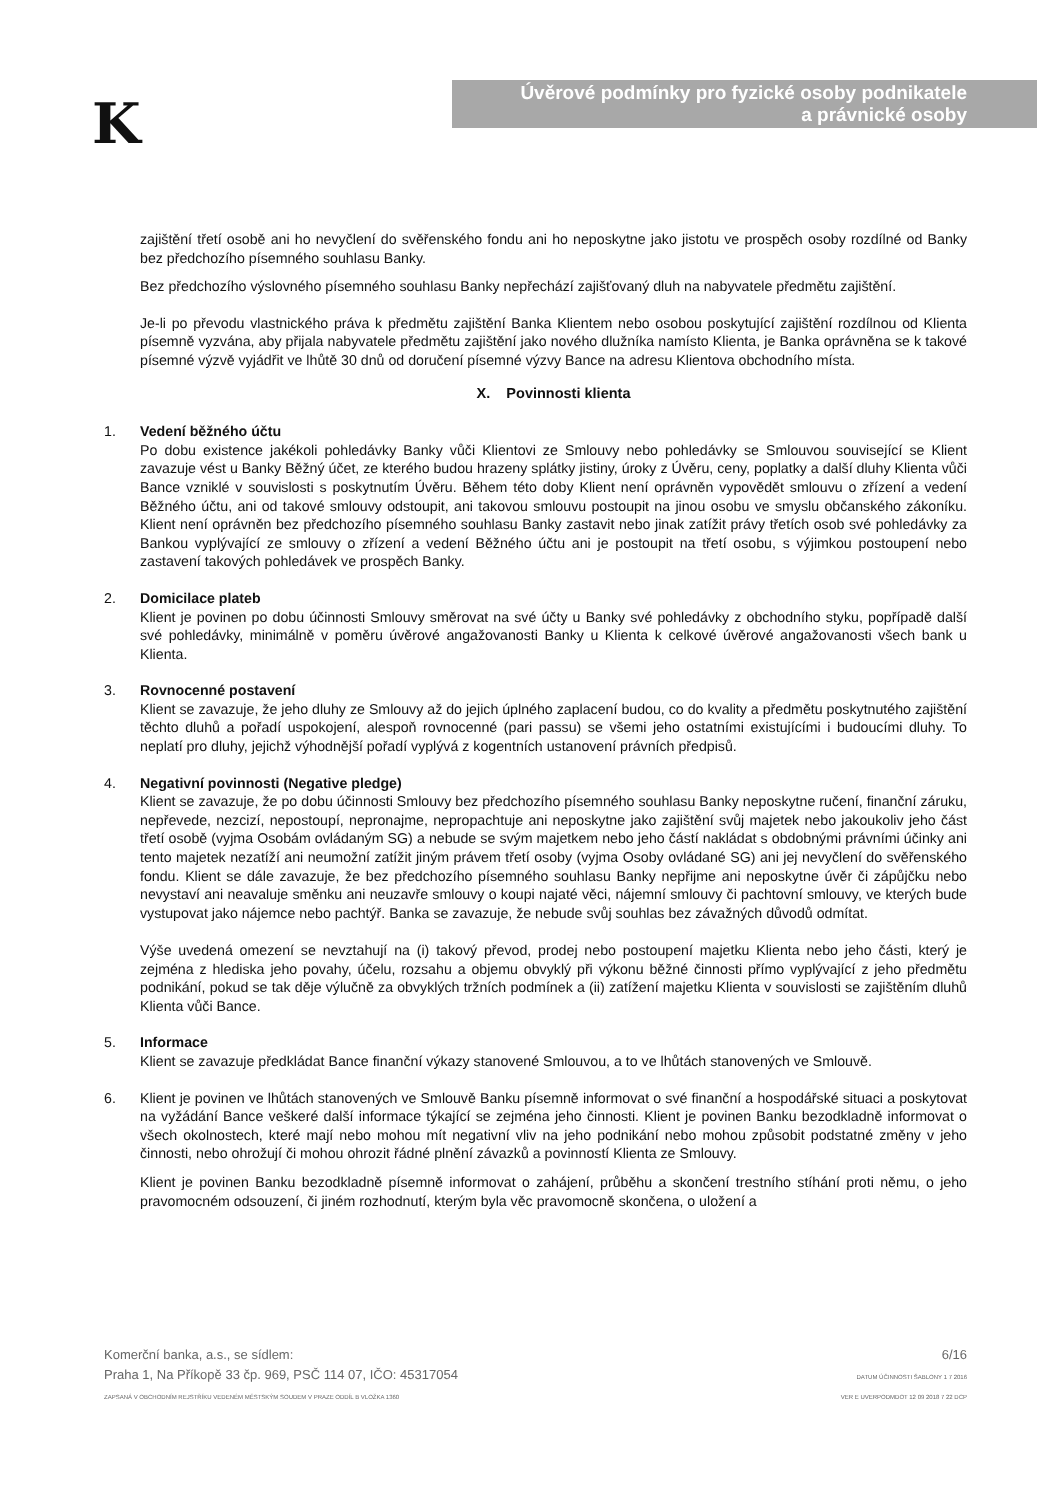K
Úvěrové podmínky pro fyzické osoby podnikatele
a právnické osoby
zajištění třetí osobě ani ho nevyčlení do svěřenského fondu ani ho neposkytne jako jistotu ve prospěch osoby rozdílné od Banky bez předchozího písemného souhlasu Banky.
Bez předchozího výslovného písemného souhlasu Banky nepřechází zajišťovaný dluh na nabyvatele předmětu zajištění.
Je-li po převodu vlastnického práva k předmětu zajištění Banka Klientem nebo osobou poskytující zajištění rozdílnou od Klienta písemně vyzvána, aby přijala nabyvatele předmětu zajištění jako nového dlužníka namísto Klienta, je Banka oprávněna se k takové písemné výzvě vyjádřit ve lhůtě 30 dnů od doručení písemné výzvy Bance na adresu Klientova obchodního místa.
X. Povinnosti klienta
1. Vedení běžného účtu
Po dobu existence jakékoli pohledávky Banky vůči Klientovi ze Smlouvy nebo pohledávky se Smlouvou související se Klient zavazuje vést u Banky Běžný účet, ze kterého budou hrazeny splátky jistiny, úroky z Úvěru, ceny, poplatky a další dluhy Klienta vůči Bance vzniklé v souvislosti s poskytnutím Úvěru. Během této doby Klient není oprávněn vypovědět smlouvu o zřízení a vedení Běžného účtu, ani od takové smlouvy odstoupit, ani takovou smlouvu postoupit na jinou osobu ve smyslu občanského zákoníku. Klient není oprávněn bez předchozího písemného souhlasu Banky zastavit nebo jinak zatížit právy třetích osob své pohledávky za Bankou vyplývající ze smlouvy o zřízení a vedení Běžného účtu ani je postoupit na třetí osobu, s výjimkou postoupení nebo zastavení takových pohledávek ve prospěch Banky.
2. Domicilace plateb
Klient je povinen po dobu účinnosti Smlouvy směrovat na své účty u Banky své pohledávky z obchodního styku, popřípadě další své pohledávky, minimálně v poměru úvěrové angažovanosti Banky u Klienta k celkové úvěrové angažovanosti všech bank u Klienta.
3. Rovnocenné postavení
Klient se zavazuje, že jeho dluhy ze Smlouvy až do jejich úplného zaplacení budou, co do kvality a předmětu poskytnutého zajištění těchto dluhů a pořadí uspokojení, alespoň rovnocenné (pari passu) se všemi jeho ostatními existujícími i budoucími dluhy. To neplatí pro dluhy, jejichž výhodnější pořadí vyplývá z kogentních ustanovení právních předpisů.
4. Negativní povinnosti (Negative pledge)
Klient se zavazuje, že po dobu účinnosti Smlouvy bez předchozího písemného souhlasu Banky neposkytne ručení, finanční záruku, nepřevede, nezcizí, nepostoupí, nepronajme, nepropachtuje ani neposkytne jako zajištění svůj majetek nebo jakoukoliv jeho část třetí osobě (vyjma Osobám ovládaným SG) a nebude se svým majetkem nebo jeho částí nakládat s obdobnými právními účinky ani tento majetek nezatíží ani neumožní zatížit jiným právem třetí osoby (vyjma Osoby ovládané SG) ani jej nevyčlení do svěřenského fondu. Klient se dále zavazuje, že bez předchozího písemného souhlasu Banky nepřijme ani neposkytne úvěr či zápůjčku nebo nevystaví ani neavaluje směnku ani neuzavře smlouvy o koupi najaté věci, nájemní smlouvy či pachtovní smlouvy, ve kterých bude vystupovat jako nájemce nebo pachtýř. Banka se zavazuje, že nebude svůj souhlas bez závažných důvodů odmítat.
Výše uvedená omezení se nevztahují na (i) takový převod, prodej nebo postoupení majetku Klienta nebo jeho části, který je zejména z hlediska jeho povahy, účelu, rozsahu a objemu obvyklý při výkonu běžné činnosti přímo vyplývající z jeho předmětu podnikání, pokud se tak děje výlučně za obvyklých tržních podmínek a (ii) zatížení majetku Klienta v souvislosti se zajištěním dluhů Klienta vůči Bance.
5. Informace
Klient se zavazuje předkládat Bance finanční výkazy stanovené Smlouvou, a to ve lhůtách stanovených ve Smlouvě.
6. Klient je povinen ve lhůtách stanovených ve Smlouvě Banku písemně informovat o své finanční a hospodářské situaci a poskytovat na vyžádání Bance veškeré další informace týkající se zejména jeho činnosti. Klient je povinen Banku bezodkladně informovat o všech okolnostech, které mají nebo mohou mít negativní vliv na jeho podnikání nebo mohou způsobit podstatné změny v jeho činnosti, nebo ohrožují či mohou ohrozit řádné plnění závazků a povinností Klienta ze Smlouvy.
Klient je povinen Banku bezodkladně písemně informovat o zahájení, průběhu a skončení trestního stíhání proti němu, o jeho pravomocném odsouzení, či jiném rozhodnutí, kterým byla věc pravomocně skončena, o uložení a
Komerční banka, a.s., se sídlem:
Praha 1, Na Příkopě 33 čp. 969, PSČ 114 07, IČO: 45317054
ZAPSANÁ V OBCHODNÍM REJSTŘÍKU VEDENÉM MĚSTSKÝM SOUDEM V PRAZE ODDÍL B VLOŽKA 1360
6/16
DATUM ÚČINNOSTI ŠABLONY 1 7 2016
VER E UVERPODMDOT 12 09 2018 7 22 DCP